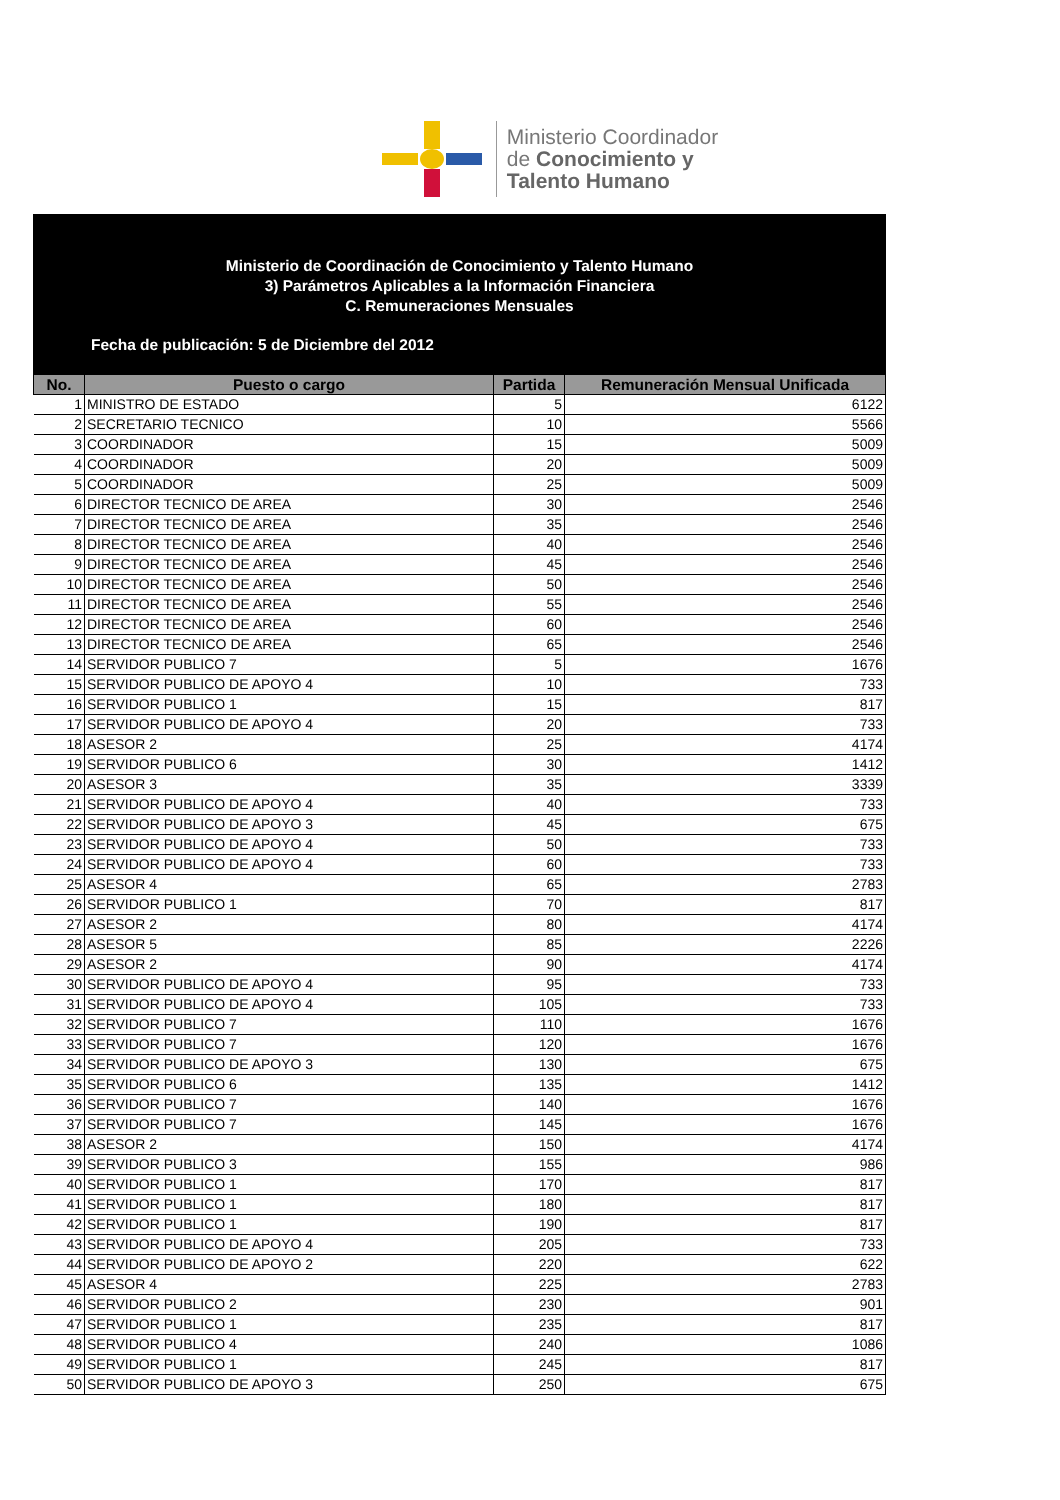Ministerio Coordinador
de Conocimiento y
Talento Humano
Ministerio de Coordinación de Conocimiento y Talento Humano
3) Parámetros Aplicables a la Información Financiera
C. Remuneraciones Mensuales
Fecha de publicación: 5 de Diciembre del 2012
| No. | Puesto o cargo | Partida | Remuneración Mensual Unificada |
| --- | --- | --- | --- |
| 1 | MINISTRO DE ESTADO | 5 | 6122 |
| 2 | SECRETARIO TECNICO | 10 | 5566 |
| 3 | COORDINADOR | 15 | 5009 |
| 4 | COORDINADOR | 20 | 5009 |
| 5 | COORDINADOR | 25 | 5009 |
| 6 | DIRECTOR TECNICO DE AREA | 30 | 2546 |
| 7 | DIRECTOR TECNICO DE AREA | 35 | 2546 |
| 8 | DIRECTOR TECNICO DE AREA | 40 | 2546 |
| 9 | DIRECTOR TECNICO DE AREA | 45 | 2546 |
| 10 | DIRECTOR TECNICO DE AREA | 50 | 2546 |
| 11 | DIRECTOR TECNICO DE AREA | 55 | 2546 |
| 12 | DIRECTOR TECNICO DE AREA | 60 | 2546 |
| 13 | DIRECTOR TECNICO DE AREA | 65 | 2546 |
| 14 | SERVIDOR PUBLICO 7 | 5 | 1676 |
| 15 | SERVIDOR PUBLICO DE APOYO 4 | 10 | 733 |
| 16 | SERVIDOR PUBLICO 1 | 15 | 817 |
| 17 | SERVIDOR PUBLICO DE APOYO 4 | 20 | 733 |
| 18 | ASESOR 2 | 25 | 4174 |
| 19 | SERVIDOR PUBLICO 6 | 30 | 1412 |
| 20 | ASESOR 3 | 35 | 3339 |
| 21 | SERVIDOR PUBLICO DE APOYO 4 | 40 | 733 |
| 22 | SERVIDOR PUBLICO DE APOYO 3 | 45 | 675 |
| 23 | SERVIDOR PUBLICO DE APOYO 4 | 50 | 733 |
| 24 | SERVIDOR PUBLICO DE APOYO 4 | 60 | 733 |
| 25 | ASESOR 4 | 65 | 2783 |
| 26 | SERVIDOR PUBLICO 1 | 70 | 817 |
| 27 | ASESOR 2 | 80 | 4174 |
| 28 | ASESOR 5 | 85 | 2226 |
| 29 | ASESOR 2 | 90 | 4174 |
| 30 | SERVIDOR PUBLICO DE APOYO 4 | 95 | 733 |
| 31 | SERVIDOR PUBLICO DE APOYO 4 | 105 | 733 |
| 32 | SERVIDOR PUBLICO 7 | 110 | 1676 |
| 33 | SERVIDOR PUBLICO 7 | 120 | 1676 |
| 34 | SERVIDOR PUBLICO DE APOYO 3 | 130 | 675 |
| 35 | SERVIDOR PUBLICO 6 | 135 | 1412 |
| 36 | SERVIDOR PUBLICO 7 | 140 | 1676 |
| 37 | SERVIDOR PUBLICO 7 | 145 | 1676 |
| 38 | ASESOR 2 | 150 | 4174 |
| 39 | SERVIDOR PUBLICO 3 | 155 | 986 |
| 40 | SERVIDOR PUBLICO 1 | 170 | 817 |
| 41 | SERVIDOR PUBLICO 1 | 180 | 817 |
| 42 | SERVIDOR PUBLICO 1 | 190 | 817 |
| 43 | SERVIDOR PUBLICO DE APOYO 4 | 205 | 733 |
| 44 | SERVIDOR PUBLICO DE APOYO 2 | 220 | 622 |
| 45 | ASESOR 4 | 225 | 2783 |
| 46 | SERVIDOR PUBLICO 2 | 230 | 901 |
| 47 | SERVIDOR PUBLICO 1 | 235 | 817 |
| 48 | SERVIDOR PUBLICO 4 | 240 | 1086 |
| 49 | SERVIDOR PUBLICO 1 | 245 | 817 |
| 50 | SERVIDOR PUBLICO DE APOYO 3 | 250 | 675 |